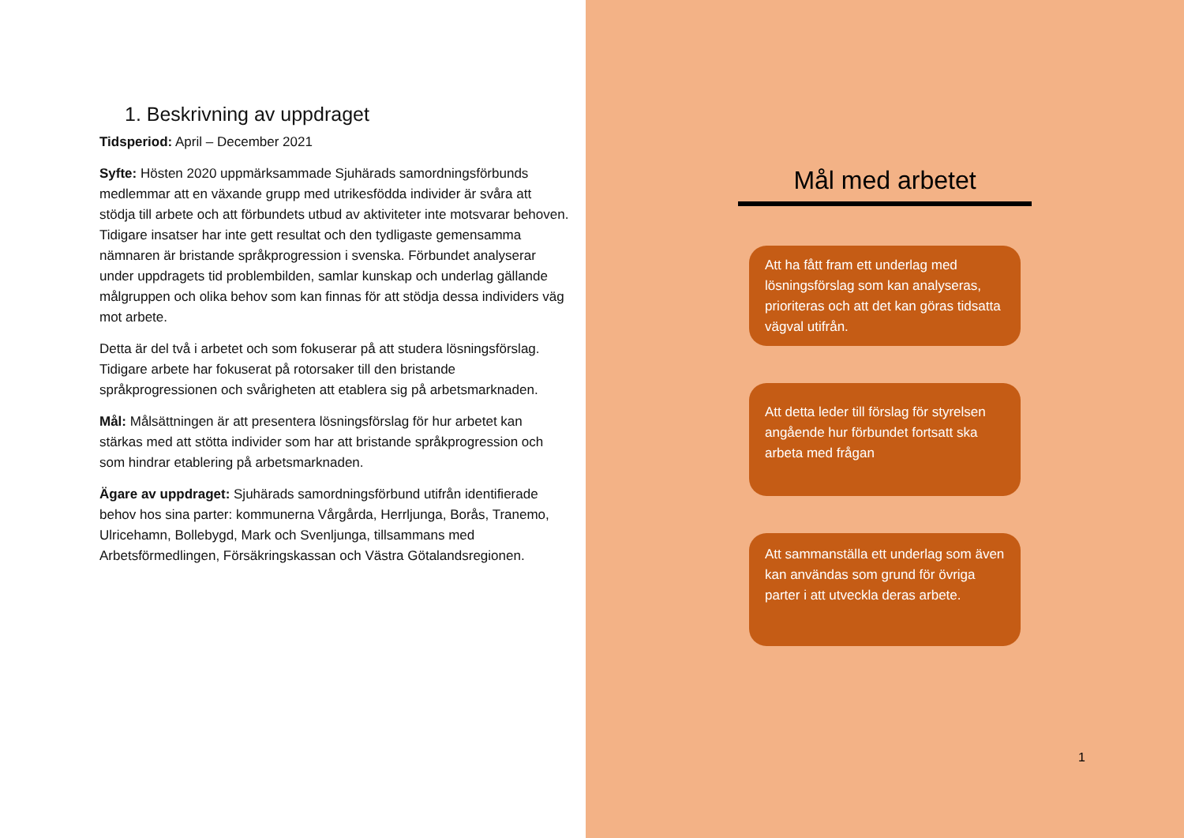1. Beskrivning av uppdraget
Tidsperiod: April – December 2021
Syfte: Hösten 2020 uppmärksammade Sjuhärads samordningsförbunds medlemmar att en växande grupp med utrikesfödda individer är svåra att stödja till arbete och att förbundets utbud av aktiviteter inte motsvarar behoven. Tidigare insatser har inte gett resultat och den tydligaste gemensamma nämnaren är bristande språkprogression i svenska. Förbundet analyserar under uppdragets tid problembilden, samlar kunskap och underlag gällande målgruppen och olika behov som kan finnas för att stödja dessa individers väg mot arbete.
Detta är del två i arbetet och som fokuserar på att studera lösningsförslag. Tidigare arbete har fokuserat på rotorsaker till den bristande språkprogressionen och svårigheten att etablera sig på arbetsmarknaden.
Mål: Målsättningen är att presentera lösningsförslag för hur arbetet kan stärkas med att stötta individer som har att bristande språkprogression och som hindrar etablering på arbetsmarknaden.
Ägare av uppdraget: Sjuhärads samordningsförbund utifrån identifierade behov hos sina parter: kommunerna Vårgårda, Herrljunga, Borås, Tranemo, Ulricehamn, Bollebygd, Mark och Svenljunga, tillsammans med Arbetsförmedlingen, Försäkringskassan och Västra Götalandsregionen.
Mål med arbetet
Att ha fått fram ett underlag med lösningsförslag som kan analyseras, prioriteras och att det kan göras tidsatta vägval utifrån.
Att detta leder till förslag för styrelsen angående hur förbundet fortsatt ska arbeta med frågan
Att sammanställa ett underlag som även kan användas som grund för övriga parter i att utveckla deras arbete.
1